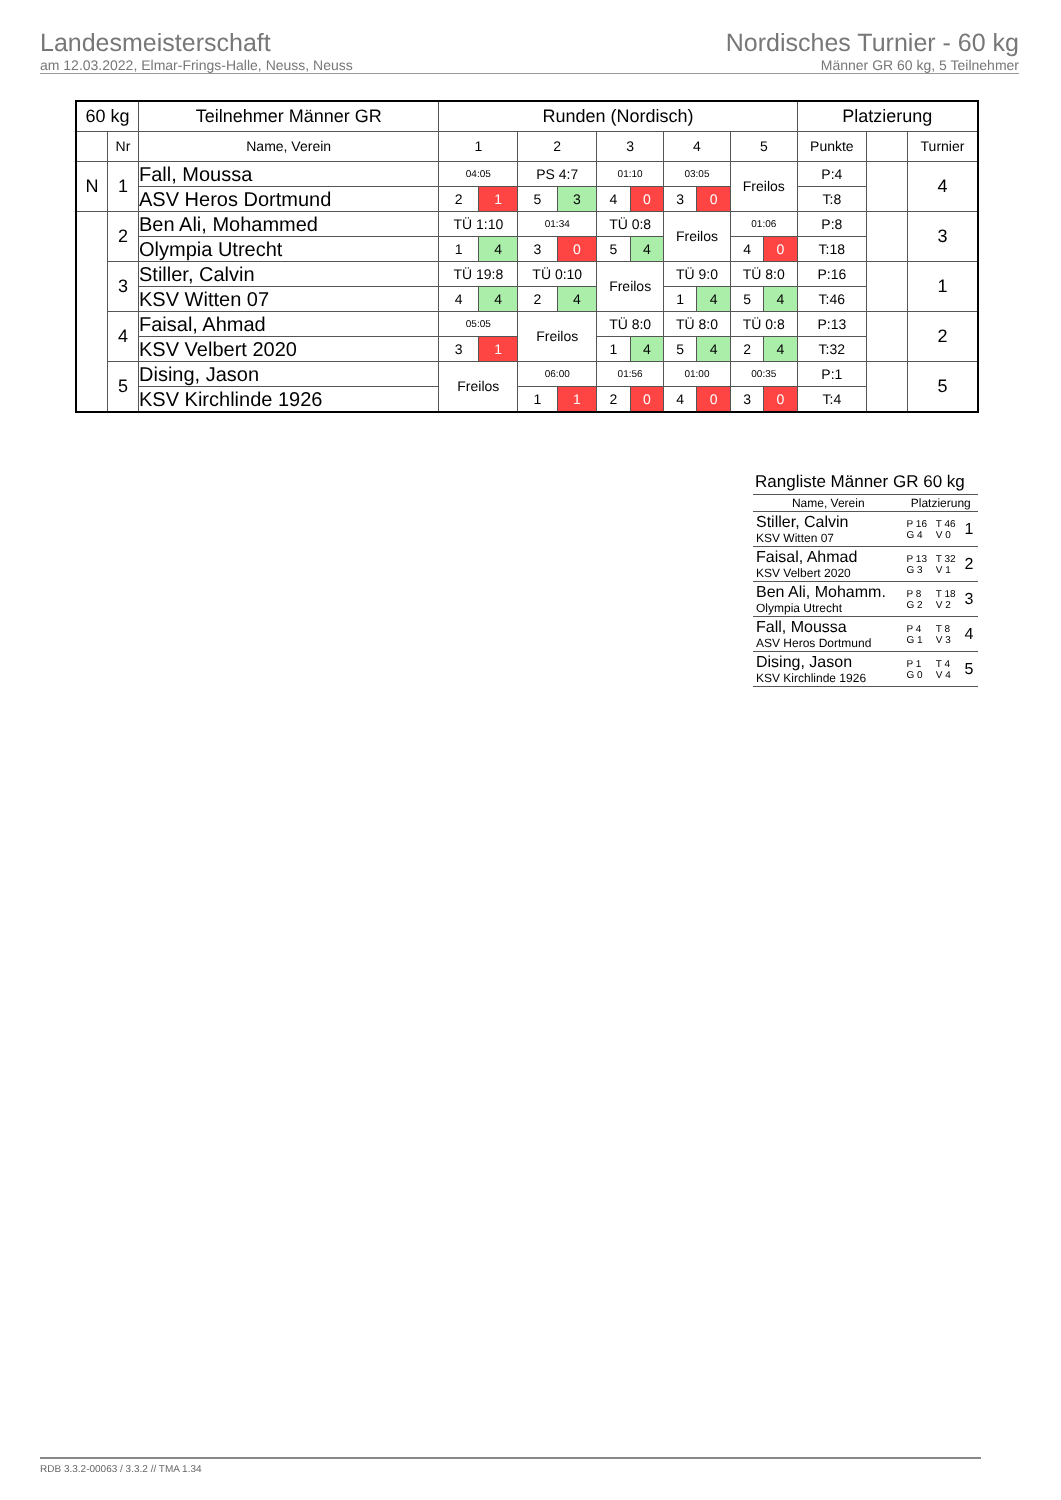Landesmeisterschaft
am 12.03.2022, Elmar-Frings-Halle, Neuss, Neuss
Nordisches Turnier - 60 kg
Männer GR 60 kg, 5 Teilnehmer
| 60 kg | | Teilnehmer Männer GR | Runden (Nordisch) | | | | | | | | | | Platzierung | | |
| --- | --- | --- | --- | --- | --- | --- | --- | --- | --- | --- | --- | --- | --- | --- | --- |
| | Nr | Name, Verein | 1 | | 2 | | 3 | | 4 | | 5 | | Punkte | | Turnier |
| N | 1 | Fall, Moussa | 04:05 | | PS 4:7 | | 01:10 | | 03:05 | | Freilos | | P:4 | | 4 |
| | | ASV Heros Dortmund | 2 | 1 | 5 | 3 | 4 | 0 | 3 | 0 | | | T:8 | | |
| | 2 | Ben Ali, Mohammed | TÜ 1:10 | | 01:34 | | TÜ 0:8 | | Freilos | | 01:06 | | P:8 | | 3 |
| | | Olympia Utrecht | 1 | 4 | 3 | 0 | 5 | 4 | | | 4 | 0 | T:18 | | |
| | 3 | Stiller, Calvin | TÜ 19:8 | | TÜ 0:10 | | Freilos | | TÜ 9:0 | | TÜ 8:0 | | P:16 | | 1 |
| | | KSV Witten 07 | 4 | 4 | 2 | 4 | | | 1 | 4 | 5 | 4 | T:46 | | |
| | 4 | Faisal, Ahmad | 05:05 | | Freilos | | TÜ 8:0 | | TÜ 8:0 | | TÜ 0:8 | | P:13 | | 2 |
| | | KSV Velbert 2020 | 3 | 1 | | | 1 | 4 | 5 | 4 | 2 | 4 | T:32 | | |
| | 5 | Dising, Jason | Freilos | | 06:00 | | 01:56 | | 01:00 | | 00:35 | | P:1 | | 5 |
| | | KSV Kirchlinde 1926 | | | 1 | 1 | 2 | 0 | 4 | 0 | 3 | 0 | T:4 | | |
Rangliste Männer GR 60 kg
| Name, Verein | Platzierung | | |
| Stiller, Calvin KSV Witten 07 | P 16 G 4 | T 46 V 0 | 1 |
| Faisal, Ahmad KSV Velbert 2020 | P 13 G 3 | T 32 V 1 | 2 |
| Ben Ali, Mohamm. Olympia Utrecht | P 8 G 2 | T 18 V 2 | 3 |
| Fall, Moussa ASV Heros Dortmund | P 4 G 1 | T 8 V 3 | 4 |
| Dising, Jason KSV Kirchlinde 1926 | P 1 G 0 | T 4 V 4 | 5 |
RDB 3.3.2-00063 / 3.3.2 // TMA 1.34